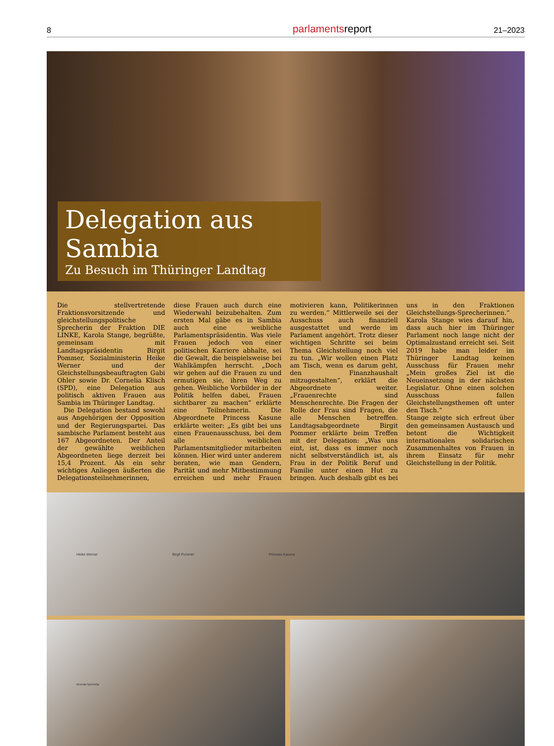8
parlamentsreport
21–2023
Delegation aus Sambia
Zu Besuch im Thüringer Landtag
Die stellvertretende Fraktionsvorsitzende und gleichstellungspolitische Sprecherin der Fraktion DIE LINKE, Karola Stange, begrüßte, gemeinsam mit Landtagspräsidentin Birgit Pommer, Sozialministerin Heike Werner und der Gleichstellungsbeauftragten Gabi Ohler sowie Dr. Cornelia Klisch (SPD), eine Delegation aus politisch aktiven Frauen aus Sambia im Thüringer Landtag.
Die Delegation bestand sowohl aus Angehörigen der Opposition und der Regierungspartei. Das sambische Parlament besteht aus 167 Abgeordneten. Der Anteil der gewählte weiblichen Abgeordneten liege derzeit bei 15,4 Prozent. Als ein sehr wichtiges Anliegen äußerten die Delegationsteilnehmerinnen, diese Frauen auch durch eine Wiederwahl beizubehalten. Zum ersten Mal gäbe es in Sambia auch eine weibliche Parlamentspräsidentin. Was viele Frauen jedoch von einer politischen Karriere abhalte, sei die Gewalt, die beispielsweise bei Wahlkämpfen herrscht. „Doch wir gehen auf die Frauen zu und ermutigen sie, ihren Weg zu gehen. Weibliche Vorbilder in der Politik helfen dabei, Frauen sichtbarer zu machen“ erklärte eine Teilnehmerin. Die Abgeordnete Princess Kasune erklärte weiter: „Es gibt bei uns einen Frauenausschuss, bei dem alle weiblichen Parlamentsmitglieder mitarbeiten können. Hier wird unter anderem beraten, wie man Gendern, Parität und mehr Mitbestimmung erreichen und mehr Frauen motivieren kann, Politikerinnen zu werden.“ Mittlerweile sei der Ausschuss auch finanziell ausgestattet und werde im Parlament angehört. Trotz dieser wichtigen Schritte sei beim Thema Gleichstellung noch viel zu tun. „Wir wollen einen Platz am Tisch, wenn es darum geht, den Finanzhaushalt mitzugestalten“, erklärt die Abgeordnete weiter. „Frauenrechte sind Menschenrechte. Die Fragen der Rolle der Frau sind Fragen, die alle Menschen betreffen. Landtagsabgeordnete Birgit Pommer erklärte beim Treffen mit der Delegation: „Was uns eint, ist, dass es immer noch nicht selbstverständlich ist, als Frau in der Politik Beruf und Familie unter einen Hut zu bringen. Auch deshalb gibt es bei uns in den Fraktionen Gleichstellungs-Sprecherinnen.“
Karola Stange wies darauf hin, dass auch hier im Thüringer Parlament noch lange nicht der Optimalzustand erreicht sei. Seit 2019 habe man leider im Thüringer Landtag keinen Ausschuss für Frauen mehr „Mein großes Ziel ist die Neueinsetzung in der nächsten Legislatur. Ohne einen solchen Ausschuss fallen Gleichstellungsthemen oft unter den Tisch.“
Stange zeigte sich erfreut über den gemeinsamen Austausch und betont die Wichtigkeit internationalen solidarischen Zusammenhaltes von Frauen in ihrem Einsatz für mehr Gleichstellung in der Politik.
Heike Werner Birgit Pommer Princess Kasune
Brenda Nyirenda